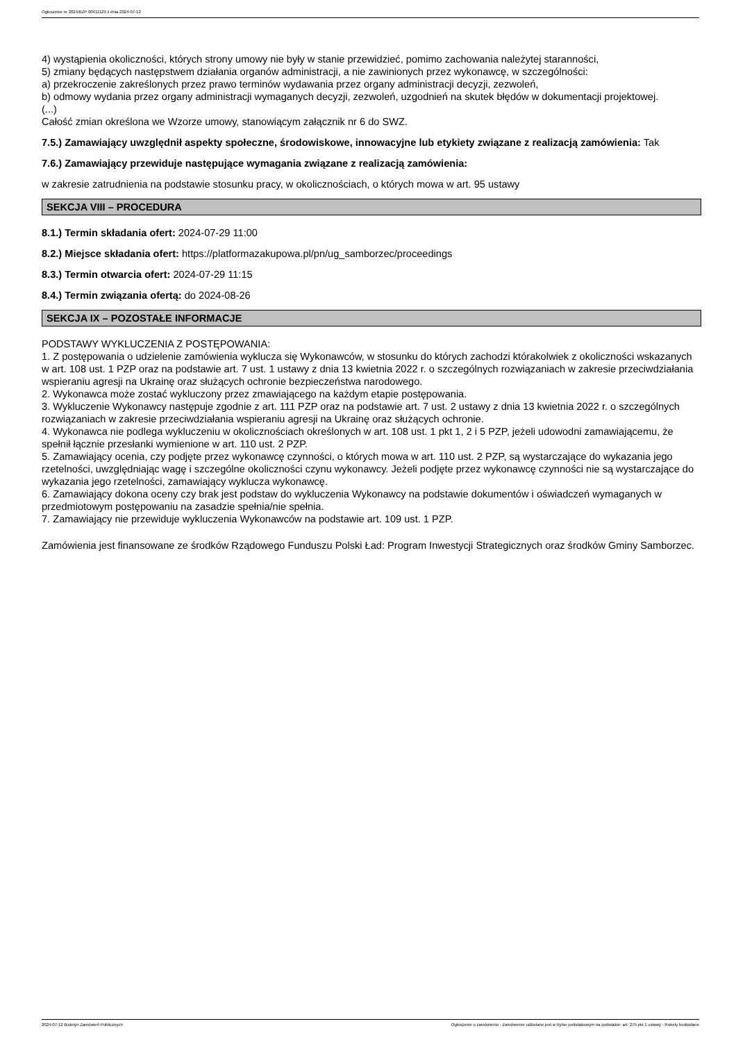Ogłoszenie nr 2024/BZP 00411129 z dnia 2024-07-12
4) wystąpienia okoliczności, których strony umowy nie były w stanie przewidzieć, pomimo zachowania należytej staranności,
5) zmiany będących następstwem działania organów administracji, a nie zawinionych przez wykonawcę, w szczególności:
a) przekroczenie zakreślonych przez prawo terminów wydawania przez organy administracji decyzji, zezwoleń,
b) odmowy wydania przez organy administracji wymaganych decyzji, zezwoleń, uzgodnień na skutek błędów w dokumentacji projektowej.
(...)
Całość zmian określona we Wzorze umowy, stanowiącym załącznik nr 6 do SWZ.
7.5.) Zamawiający uwzględnił aspekty społeczne, środowiskowe, innowacyjne lub etykiety związane z realizacją zamówienia: Tak
7.6.) Zamawiający przewiduje następujące wymagania związane z realizacją zamówienia:
w zakresie zatrudnienia na podstawie stosunku pracy, w okolicznościach, o których mowa w art. 95 ustawy
SEKCJA VIII – PROCEDURA
8.1.) Termin składania ofert: 2024-07-29 11:00
8.2.) Miejsce składania ofert: https://platformazakupowa.pl/pn/ug_samborzec/proceedings
8.3.) Termin otwarcia ofert: 2024-07-29 11:15
8.4.) Termin związania ofertą: do 2024-08-26
SEKCJA IX – POZOSTAŁE INFORMACJE
PODSTAWY WYKLUCZENIA Z POSTĘPOWANIA:
1. Z postępowania o udzielenie zamówienia wyklucza się Wykonawców, w stosunku do których zachodzi którakolwiek z okoliczności wskazanych w art. 108 ust. 1 PZP oraz na podstawie art. 7 ust. 1 ustawy z dnia 13 kwietnia 2022 r. o szczególnych rozwiązaniach w zakresie przeciwdziałania wspieraniu agresji na Ukrainę oraz służących ochronie bezpieczeństwa narodowego.
2. Wykonawca może zostać wykluczony przez zmawiającego na każdym etapie postępowania.
3. Wykluczenie Wykonawcy następuje zgodnie z art. 111 PZP oraz na podstawie art. 7 ust. 2 ustawy z dnia 13 kwietnia 2022 r. o szczególnych rozwiązaniach w zakresie przeciwdziałania wspieraniu agresji na Ukrainę oraz służących ochronie.
4. Wykonawca nie podlega wykluczeniu w okolicznościach określonych w art. 108 ust. 1 pkt 1, 2 i 5 PZP, jeżeli udowodni zamawiającemu, że spełnił łącznie przesłanki wymienione w art. 110 ust. 2 PZP.
5. Zamawiający ocenia, czy podjęte przez wykonawcę czynności, o których mowa w art. 110 ust. 2 PZP, są wystarczające do wykazania jego rzetelności, uwzględniając wagę i szczególne okoliczności czynu wykonawcy. Jeżeli podjęte przez wykonawcę czynności nie są wystarczające do wykazania jego rzetelności, zamawiający wyklucza wykonawcę.
6. Zamawiający dokona oceny czy brak jest podstaw do wykluczenia Wykonawcy na podstawie dokumentów i oświadczeń wymaganych w przedmiotowym postępowaniu na zasadzie spełnia/nie spełnia.
7. Zamawiający nie przewiduje wykluczenia Wykonawców na podstawie art. 109 ust. 1 PZP.
Zamówienia jest finansowane ze środków Rządowego Funduszu Polski Ład: Program Inwestycji Strategicznych oraz środków Gminy Samborzec.
2024-07-12 Biuletyn Zamówień Publicznych Ogłoszenie o zamówieniu - Zamówienie udzielane jest w trybie podstawowym na podstawie: art. 275 pkt 1 ustawy - Roboty budowlane